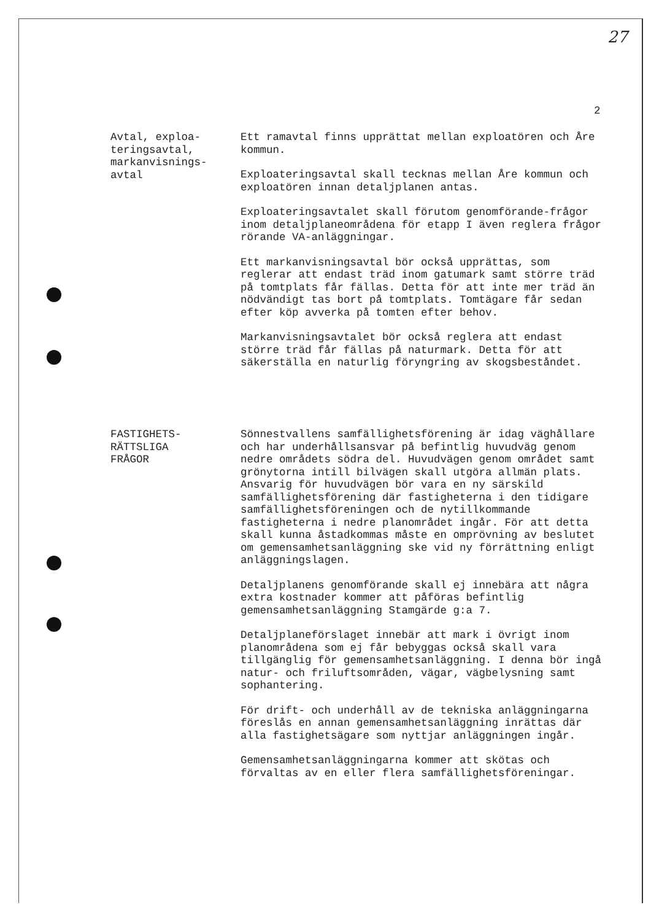27
2
Avtal, exploa-
teringsavtal,
markanvisnings-
avtal
Ett ramavtal finns upprättat mellan exploatören och Åre kommun.
Exploateringsavtal skall tecknas mellan Åre kommun och exploatören innan detaljplanen antas.
Exploateringsavtalet skall förutom genomförande-frågor inom detaljplaneområdena för etapp I även reglera frågor rörande VA-anläggningar.
Ett markanvisningsavtal bör också upprättas, som reglerar att endast träd inom gatumark samt större träd på tomtplats får fällas. Detta för att inte mer träd än nödvändigt tas bort på tomtplats. Tomtägare får sedan efter köp avverka på tomten efter behov.
Markanvisningsavtalet bör också reglera att endast större träd får fällas på naturmark. Detta för att säkerställa en naturlig föryngring av skogsbeståndet.
FASTIGHETS-
RÄTTSLIGA
FRÅGOR
Sönnestvallens samfällighetsförening är idag väghållare och har underhållsansvar på befintlig huvudväg genom nedre områdets södra del. Huvudvägen genom området samt grönytorna intill bilvägen skall utgöra allmän plats. Ansvarig för huvudvägen bör vara en ny särskild samfällighetsförening där fastigheterna i den tidigare samfällighetsföreningen och de nytillkommande fastigheterna i nedre planområdet ingår. För att detta skall kunna åstadkommas måste en omprövning av beslutet om gemensamhetsanläggning ske vid ny förrättning enligt anläggningslagen.
Detaljplanens genomförande skall ej innebära att några extra kostnader kommer att påföras befintlig gemensamhetsanläggning Stamgärde g:a 7.
Detaljplaneförslaget innebär att mark i övrigt inom planområdena som ej får bebyggas också skall vara tillgänglig för gemensamhetsanläggning. I denna bör ingå natur- och friluftsområden, vägar, vägbelysning samt sophantering.
För drift- och underhåll av de tekniska anläggningarna föreslås en annan gemensamhetsanläggning inrättas där alla fastighetsägare som nyttjar anläggningen ingår.
Gemensamhetsanläggningarna kommer att skötas och förvaltas av en eller flera samfällighetsföreningar.